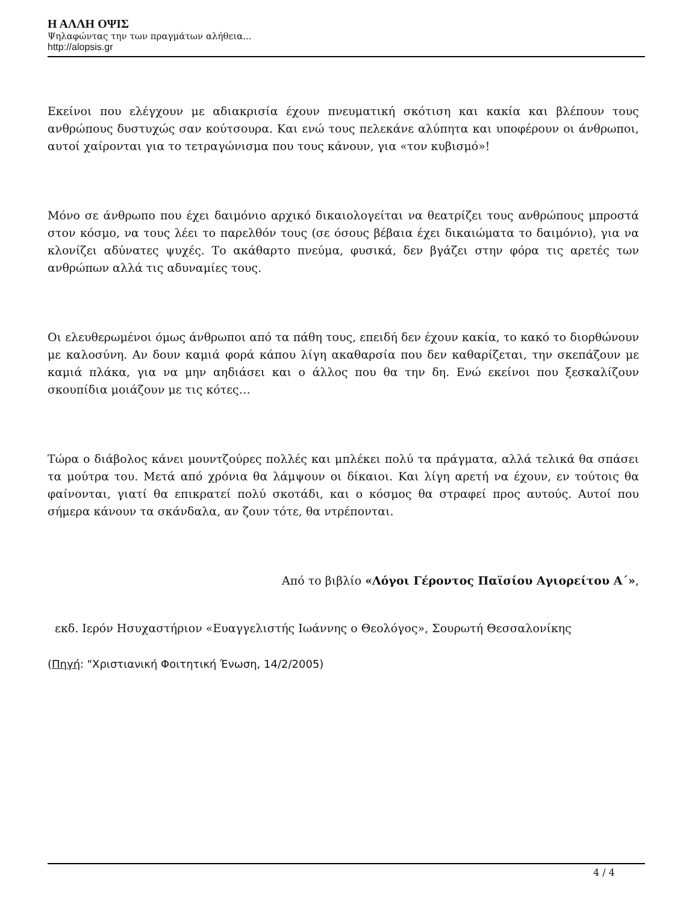Η ΑΛΛΗ ΟΨΙΣ
Ψηλαφώντας την των πραγμάτων αλήθεια...
http://alopsis.gr
Εκείνοι που ελέγχουν με αδιακρισία έχουν πνευματική σκότιση και κακία και βλέπουν τους ανθρώπους δυστυχώς σαν κούτσουρα. Και ενώ τους πελεκάνε αλύπητα και υποφέρουν οι άνθρωποι, αυτοί χαίρονται για το τετραγώνισμα που τους κάνουν, για «τον κυβισμό»!
Μόνο σε άνθρωπο που έχει δαιμόνιο αρχικό δικαιολογείται να θεατρίζει τους ανθρώπους μπροστά στον κόσμο, να τους λέει το παρελθόν τους (σε όσους βέβαια έχει δικαιώματα το δαιμόνιο), για να κλονίζει αδύνατες ψυχές. Το ακάθαρτο πνεύμα, φυσικά, δεν βγάζει στην φόρα τις αρετές των ανθρώπων αλλά τις αδυναμίες τους.
Οι ελευθερωμένοι όμως άνθρωποι από τα πάθη τους, επειδή δεν έχουν κακία, το κακό το διορθώνουν με καλοσύνη. Αν δουν καμιά φορά κάπου λίγη ακαθαρσία που δεν καθαρίζεται, την σκεπάζουν με καμιά πλάκα, για να μην αηδιάσει και ο άλλος που θα την δη. Ενώ εκείνοι που ξεσκαλίζουν σκουπίδια μοιάζουν με τις κότες…
Τώρα ο διάβολος κάνει μουντζούρες πολλές και μπλέκει πολύ τα πράγματα, αλλά τελικά θα σπάσει τα μούτρα του. Μετά από χρόνια θα λάμψουν οι δίκαιοι. Και λίγη αρετή να έχουν, εν τούτοις θα φαίνονται, γιατί θα επικρατεί πολύ σκοτάδι, και ο κόσμος θα στραφεί προς αυτούς. Αυτοί που σήμερα κάνουν τα σκάνδαλα, αν ζουν τότε, θα ντρέπονται.
Από το βιβλίο «Λόγοι Γέροντος Παϊσίου Αγιορείτου Α΄»,
εκδ. Ιερόν Ησυχαστήριον «Ευαγγελιστής Ιωάννης ο Θεολόγος», Σουρωτή Θεσσαλονίκης
(Πηγή: "Χριστιανική Φοιτητική Ένωση, 14/2/2005)
4 / 4